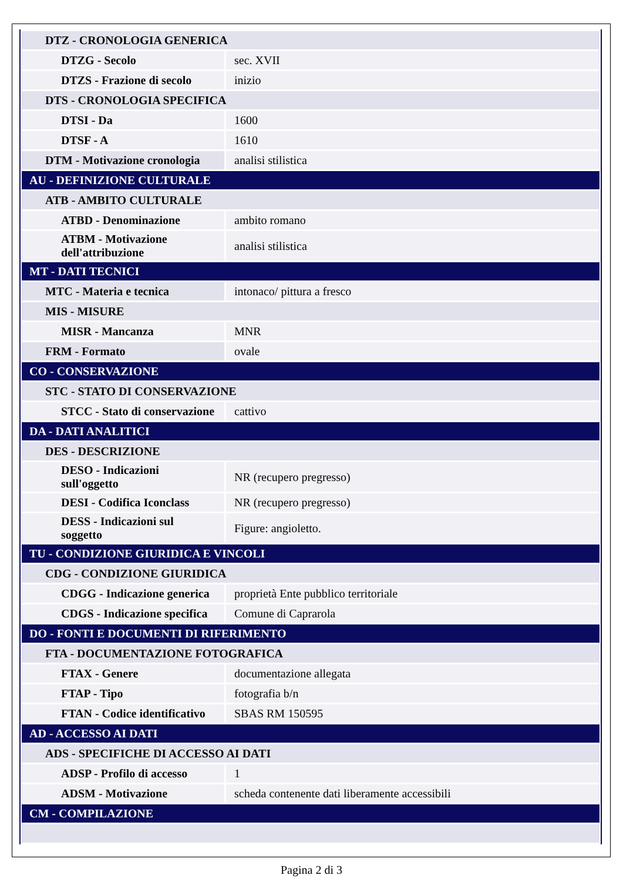| DTZ - CRONOLOGIA GENERICA | |
| DTZG - Secolo | sec. XVII |
| DTZS - Frazione di secolo | inizio |
| DTS - CRONOLOGIA SPECIFICA | |
| DTSI - Da | 1600 |
| DTSF - A | 1610 |
| DTM - Motivazione cronologia | analisi stilistica |
| AU - DEFINIZIONE CULTURALE | |
| ATB - AMBITO CULTURALE | |
| ATBD - Denominazione | ambito romano |
| ATBM - Motivazione dell'attribuzione | analisi stilistica |
| MT - DATI TECNICI | |
| MTC - Materia e tecnica | intonaco/ pittura a fresco |
| MIS - MISURE | |
| MISR - Mancanza | MNR |
| FRM - Formato | ovale |
| CO - CONSERVAZIONE | |
| STC - STATO DI CONSERVAZIONE | |
| STCC - Stato di conservazione | cattivo |
| DA - DATI ANALITICI | |
| DES - DESCRIZIONE | |
| DESO - Indicazioni sull'oggetto | NR (recupero pregresso) |
| DESI - Codifica Iconclass | NR (recupero pregresso) |
| DESS - Indicazioni sul soggetto | Figure: angioletto. |
| TU - CONDIZIONE GIURIDICA E VINCOLI | |
| CDG - CONDIZIONE GIURIDICA | |
| CDGG - Indicazione generica | proprietà Ente pubblico territoriale |
| CDGS - Indicazione specifica | Comune di Caprarola |
| DO - FONTI E DOCUMENTI DI RIFERIMENTO | |
| FTA - DOCUMENTAZIONE FOTOGRAFICA | |
| FTAX - Genere | documentazione allegata |
| FTAP - Tipo | fotografia b/n |
| FTAN - Codice identificativo | SBAS RM 150595 |
| AD - ACCESSO AI DATI | |
| ADS - SPECIFICHE DI ACCESSO AI DATI | |
| ADSP - Profilo di accesso | 1 |
| ADSM - Motivazione | scheda contenente dati liberamente accessibili |
| CM - COMPILAZIONE | |
Pagina 2 di 3